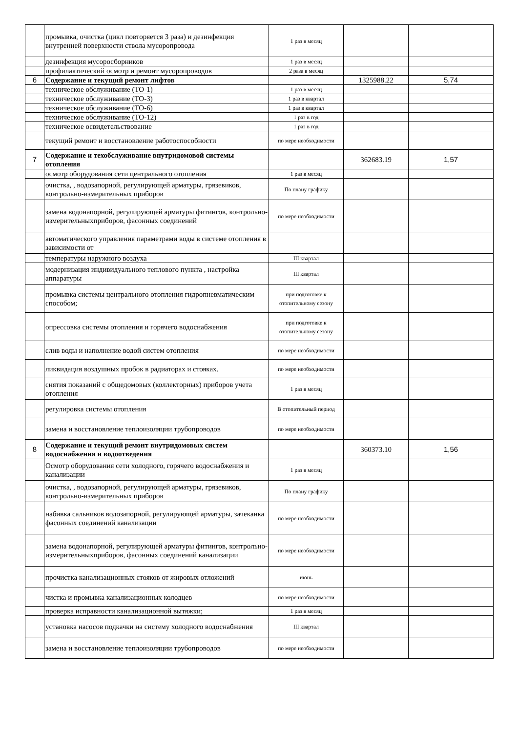| | промывка, очистка (цикл повторяется 3 раза) и дезинфекция внутренней поверхности ствола мусоропровода | 1 раз в месяц | | |
| | дезинфекция мусоросборников | 1 раз в месяц | | |
| | профилактический осмотр и ремонт мусоропроводов | 2 раза в месяц | | |
| 6 | Содержание и текущий ремонт лифтов | | 1325988.22 | 5,74 |
| | техническое обслуживание (ТО-1) | 1 раз в месяц | | |
| | техническое обслуживание (ТО-3) | 1 раз в квартал | | |
| | техническое обслуживание (ТО-6) | 1 раз в квартал | | |
| | техническое обслуживание (ТО-12) | 1 раз в год | | |
| | техническое освидетельствование | 1 раз в год | | |
| | текущий ремонт и восстановление работоспособности | по мере необходимости | | |
| 7 | Содержание и техобслуживание внутридомовой системы отопления | | 362683.19 | 1,57 |
| | осмотр оборудования сети центрального отопления | 1 раз в месяц | | |
| | очистка, , водозапорной, регулирующей арматуры, грязевиков, контрольно-измерительных приборов | По плану графику | | |
| | замена водонапорной, регулирующей арматуры фитингов, контрольно-измерительныхприборов, фасонных соединений | по мере необходимости | | |
| | автоматического управления параметрами воды в системе отопления в зависимости от | | | |
| | температуры наружного воздуха | III квартал | | |
| | модернизация индивидуального теплового пункта , настройка аппаратуры | III квартал | | |
| | промывка системы центрального отопления гидропневматическим способом; | при подготовке к отопительному сезону | | |
| | опрессовка системы отопления и горячего водоснабжения | при подготовке к отопительному сезону | | |
| | слив воды и наполнение водой систем отопления | по мере необходимости | | |
| | ликвидация воздушных пробок в радиаторах и стояках. | по мере необходимости | | |
| | снятия показаний с общедомовых (коллекторных) приборов учета отопления | 1 раз в месяц | | |
| | регулировка системы отопления | В отопительный период | | |
| | замена и восстановление теплоизоляции трубопроводов | по мере необходимости | | |
| 8 | Содержание и текущий ремонт внутридомовых систем водоснабжения и водоотведения | | 360373.10 | 1,56 |
| | Осмотр оборудования сети холодного, горячего водоснабжения и канализации | 1 раз в месяц | | |
| | очистка, , водозапорной, регулирующей арматуры, грязевиков, контрольно-измерительных приборов | По плану графику | | |
| | набивка сальников водозапорной, регулирующей арматуры, зачеканка фасонных соединений канализации | по мере необходимости | | |
| | замена водонапорной, регулирующей арматуры фитингов, контрольно-измерительныхприборов, фасонных соединений канализации | по мере необходимости | | |
| | прочистка канализационных стояков от жировых отложений | июнь | | |
| | чистка и промывка канализационных колодцев | по мере необходимости | | |
| | проверка исправности канализационной вытяжки; | 1 раз в месяц | | |
| | установка насосов подкачки на систему холодного водоснабжения | III квартал | | |
| | замена и восстановление теплоизоляции трубопроводов | по мере необходимости | | |